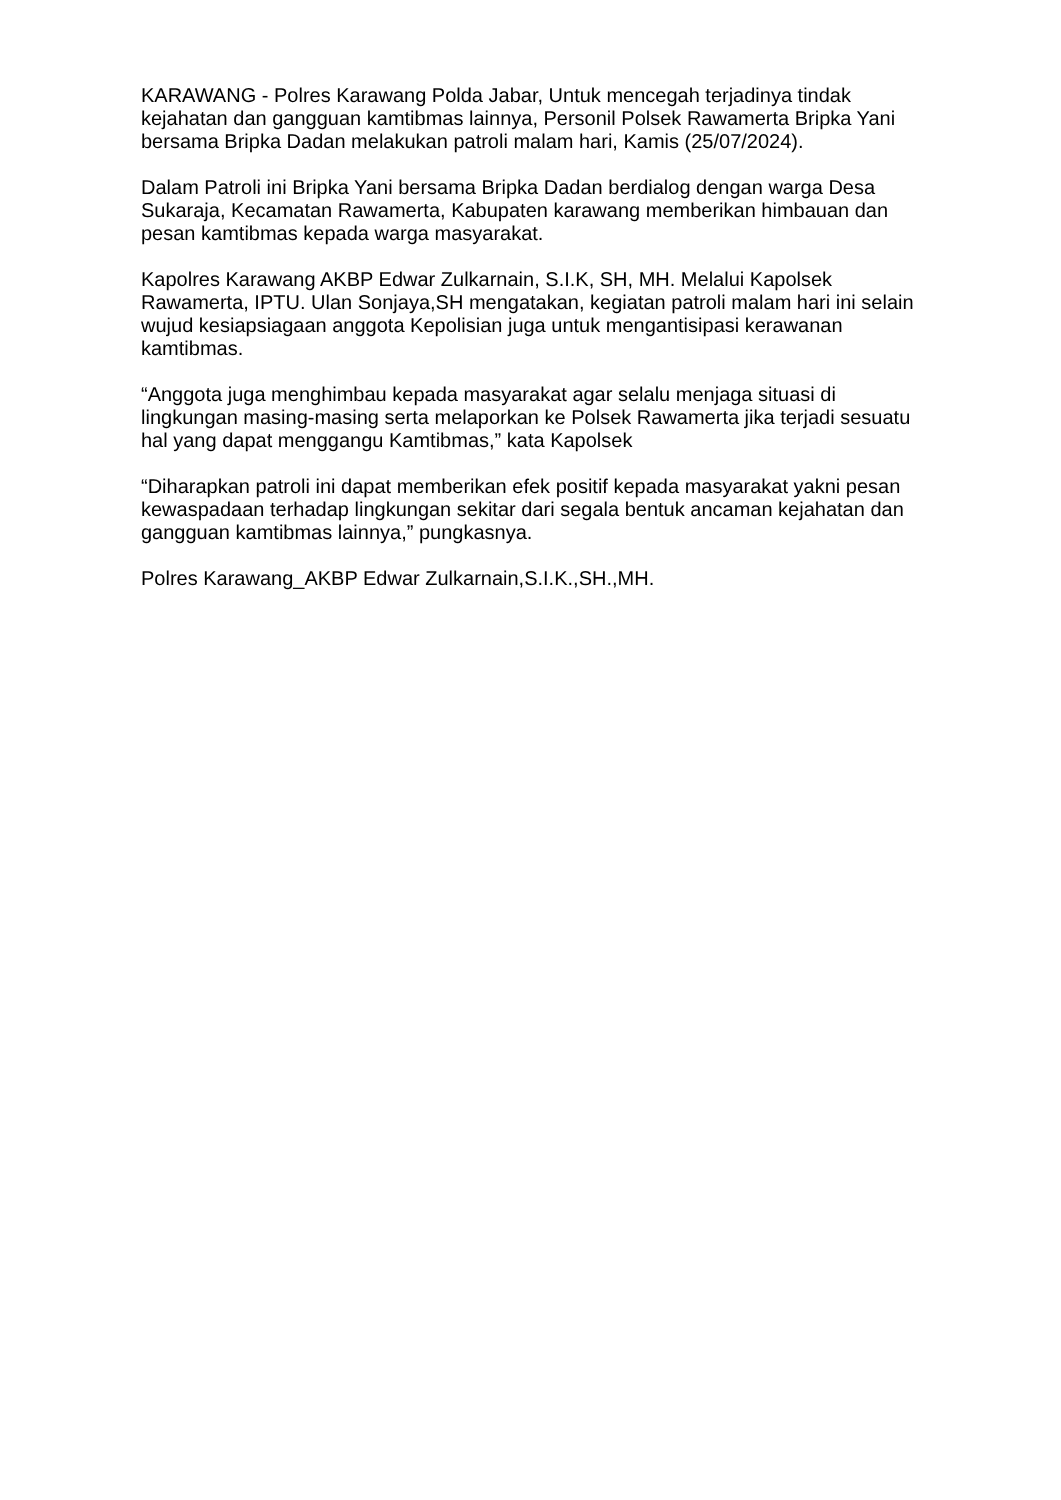KARAWANG - Polres Karawang Polda Jabar, Untuk mencegah terjadinya tindak kejahatan dan gangguan kamtibmas lainnya, Personil Polsek Rawamerta Bripka Yani bersama Bripka Dadan melakukan patroli malam hari, Kamis (25/07/2024).
Dalam Patroli ini Bripka Yani bersama Bripka Dadan berdialog dengan warga Desa Sukaraja, Kecamatan Rawamerta, Kabupaten karawang memberikan himbauan dan pesan kamtibmas kepada warga masyarakat.
Kapolres Karawang AKBP Edwar Zulkarnain, S.I.K, SH, MH. Melalui Kapolsek Rawamerta, IPTU. Ulan Sonjaya,SH mengatakan, kegiatan patroli malam hari ini selain wujud kesiapsiagaan anggota Kepolisian juga untuk mengantisipasi kerawanan kamtibmas.
“Anggota juga menghimbau kepada masyarakat agar selalu menjaga situasi di lingkungan masing-masing serta melaporkan ke Polsek Rawamerta jika terjadi sesuatu hal yang dapat menggangu Kamtibmas,” kata Kapolsek
“Diharapkan patroli ini dapat memberikan efek positif kepada masyarakat yakni pesan kewaspadaan terhadap lingkungan sekitar dari segala bentuk ancaman kejahatan dan gangguan kamtibmas lainnya,” pungkasnya.
Polres Karawang_AKBP Edwar Zulkarnain,S.I.K.,SH.,MH.